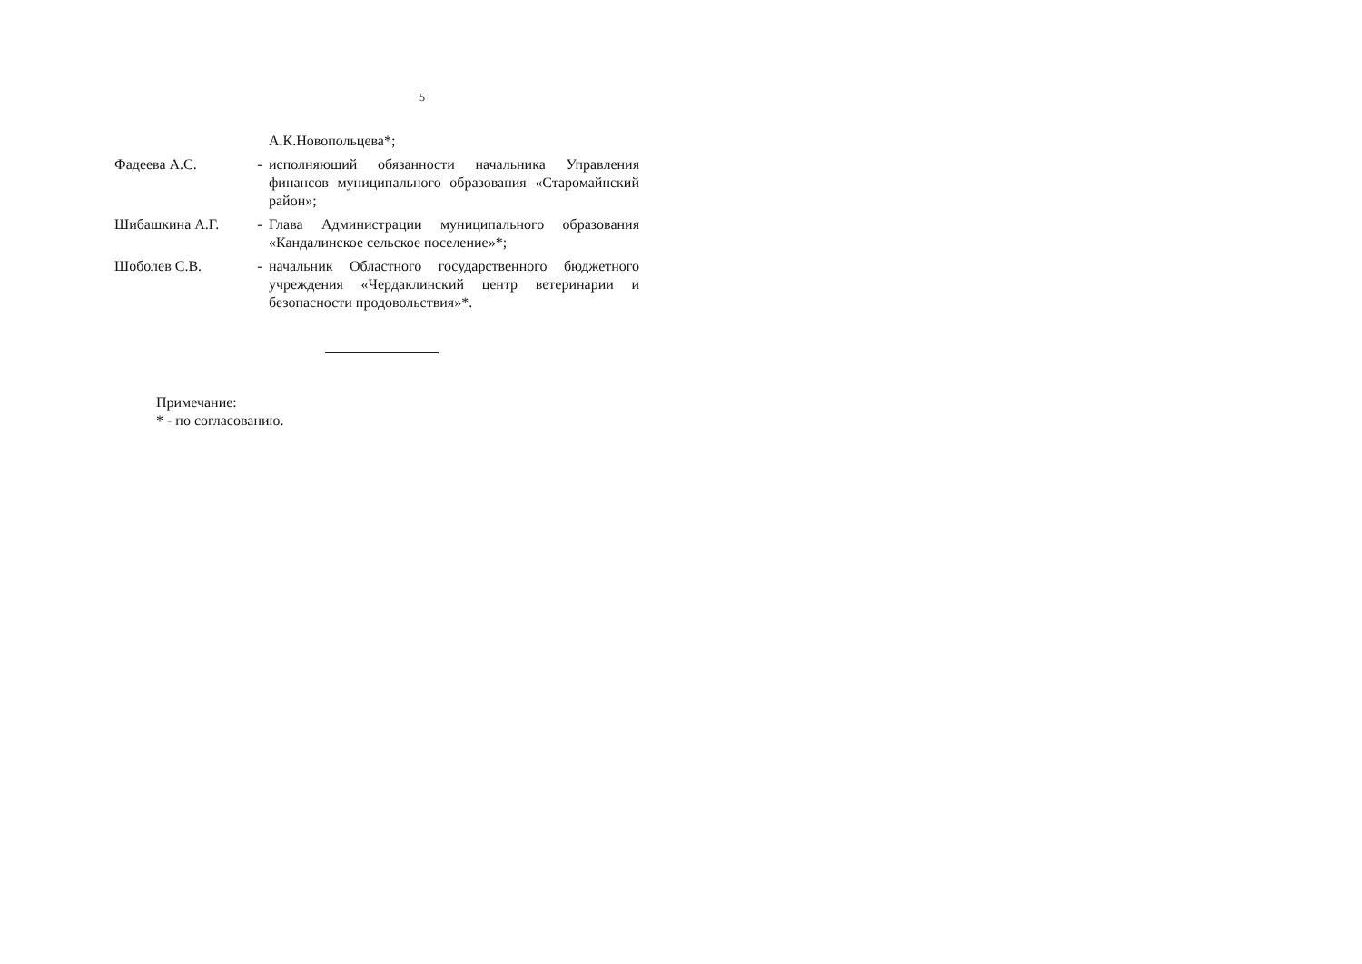5
| | | А.К.Новопольцева*; |
| Фадеева А.С. | - | исполняющий обязанности начальника Управления финансов муниципального образования «Старомайнский район»; |
| Шибашкина А.Г. | - | Глава Администрации муниципального образования «Кандалинское сельское поселение»*; |
| Шоболев С.В. | - | начальник Областного государственного бюджетного учреждения «Чердаклинский центр ветеринарии и безопасности продовольствия»*. |
Примечание:
* - по согласованию.